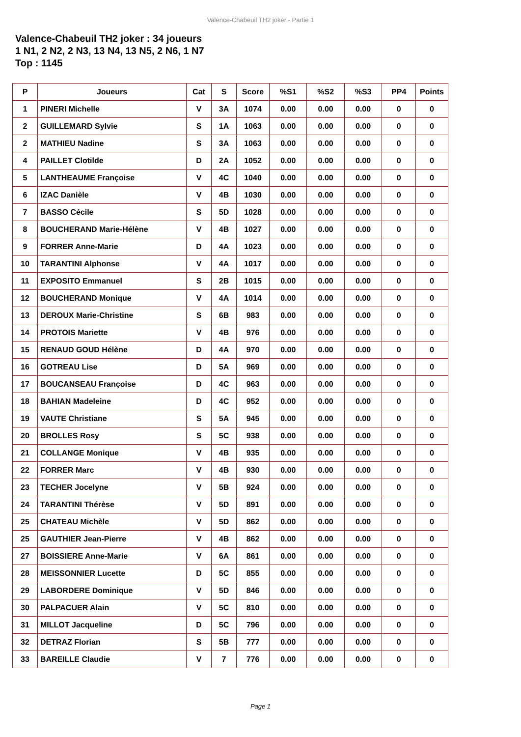Valence-Chabeuil TH2 joker - Partie 1
Valence-Chabeuil TH2 joker : 34 joueurs
1 N1, 2 N2, 2 N3, 13 N4, 13 N5, 2 N6, 1 N7
Top : 1145
| P | Joueurs | Cat | S | Score | %S1 | %S2 | %S3 | PP4 | Points |
| --- | --- | --- | --- | --- | --- | --- | --- | --- | --- |
| 1 | PINERI Michelle | V | 3A | 1074 | 0.00 | 0.00 | 0.00 | 0 | 0 |
| 2 | GUILLEMARD Sylvie | S | 1A | 1063 | 0.00 | 0.00 | 0.00 | 0 | 0 |
| 2 | MATHIEU Nadine | S | 3A | 1063 | 0.00 | 0.00 | 0.00 | 0 | 0 |
| 4 | PAILLET Clotilde | D | 2A | 1052 | 0.00 | 0.00 | 0.00 | 0 | 0 |
| 5 | LANTHEAUME Françoise | V | 4C | 1040 | 0.00 | 0.00 | 0.00 | 0 | 0 |
| 6 | IZAC Danièle | V | 4B | 1030 | 0.00 | 0.00 | 0.00 | 0 | 0 |
| 7 | BASSO Cécile | S | 5D | 1028 | 0.00 | 0.00 | 0.00 | 0 | 0 |
| 8 | BOUCHERAND Marie-Hélène | V | 4B | 1027 | 0.00 | 0.00 | 0.00 | 0 | 0 |
| 9 | FORRER Anne-Marie | D | 4A | 1023 | 0.00 | 0.00 | 0.00 | 0 | 0 |
| 10 | TARANTINI Alphonse | V | 4A | 1017 | 0.00 | 0.00 | 0.00 | 0 | 0 |
| 11 | EXPOSITO Emmanuel | S | 2B | 1015 | 0.00 | 0.00 | 0.00 | 0 | 0 |
| 12 | BOUCHERAND Monique | V | 4A | 1014 | 0.00 | 0.00 | 0.00 | 0 | 0 |
| 13 | DEROUX Marie-Christine | S | 6B | 983 | 0.00 | 0.00 | 0.00 | 0 | 0 |
| 14 | PROTOIS Mariette | V | 4B | 976 | 0.00 | 0.00 | 0.00 | 0 | 0 |
| 15 | RENAUD GOUD Hélène | D | 4A | 970 | 0.00 | 0.00 | 0.00 | 0 | 0 |
| 16 | GOTREAU Lise | D | 5A | 969 | 0.00 | 0.00 | 0.00 | 0 | 0 |
| 17 | BOUCANSEAU Françoise | D | 4C | 963 | 0.00 | 0.00 | 0.00 | 0 | 0 |
| 18 | BAHIAN Madeleine | D | 4C | 952 | 0.00 | 0.00 | 0.00 | 0 | 0 |
| 19 | VAUTE Christiane | S | 5A | 945 | 0.00 | 0.00 | 0.00 | 0 | 0 |
| 20 | BROLLES Rosy | S | 5C | 938 | 0.00 | 0.00 | 0.00 | 0 | 0 |
| 21 | COLLANGE Monique | V | 4B | 935 | 0.00 | 0.00 | 0.00 | 0 | 0 |
| 22 | FORRER Marc | V | 4B | 930 | 0.00 | 0.00 | 0.00 | 0 | 0 |
| 23 | TECHER Jocelyne | V | 5B | 924 | 0.00 | 0.00 | 0.00 | 0 | 0 |
| 24 | TARANTINI Thérèse | V | 5D | 891 | 0.00 | 0.00 | 0.00 | 0 | 0 |
| 25 | CHATEAU Michèle | V | 5D | 862 | 0.00 | 0.00 | 0.00 | 0 | 0 |
| 25 | GAUTHIER Jean-Pierre | V | 4B | 862 | 0.00 | 0.00 | 0.00 | 0 | 0 |
| 27 | BOISSIERE Anne-Marie | V | 6A | 861 | 0.00 | 0.00 | 0.00 | 0 | 0 |
| 28 | MEISSONNIER Lucette | D | 5C | 855 | 0.00 | 0.00 | 0.00 | 0 | 0 |
| 29 | LABORDERE Dominique | V | 5D | 846 | 0.00 | 0.00 | 0.00 | 0 | 0 |
| 30 | PALPACUER Alain | V | 5C | 810 | 0.00 | 0.00 | 0.00 | 0 | 0 |
| 31 | MILLOT Jacqueline | D | 5C | 796 | 0.00 | 0.00 | 0.00 | 0 | 0 |
| 32 | DETRAZ Florian | S | 5B | 777 | 0.00 | 0.00 | 0.00 | 0 | 0 |
| 33 | BAREILLE Claudie | V | 7 | 776 | 0.00 | 0.00 | 0.00 | 0 | 0 |
Page 1